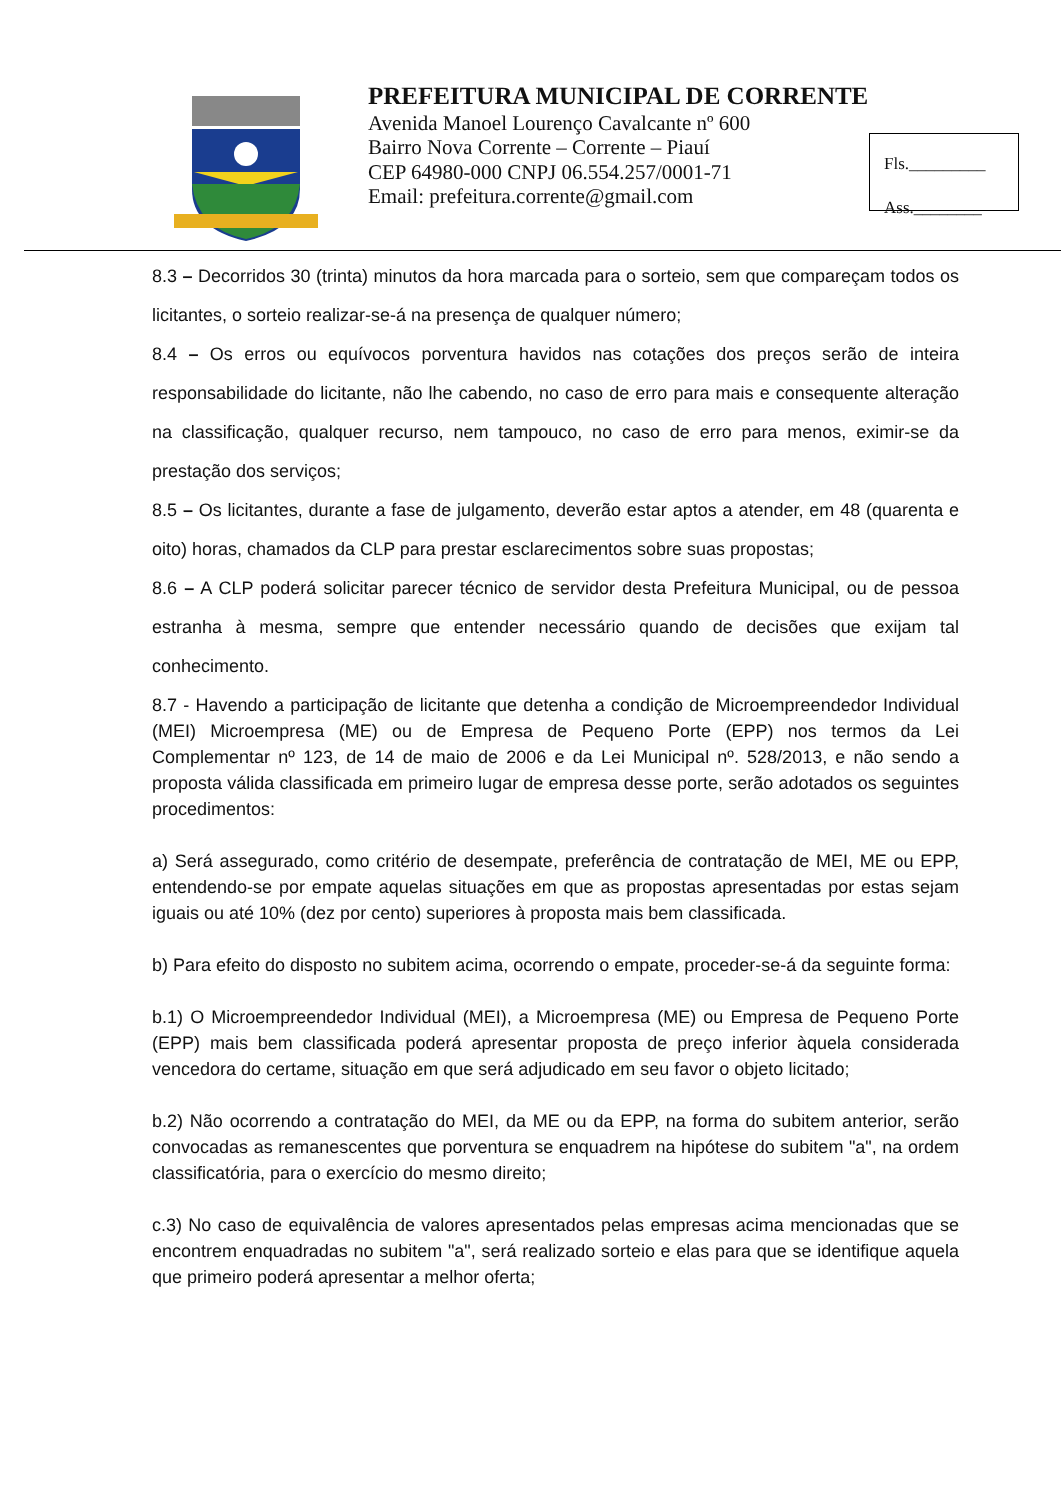PREFEITURA MUNICIPAL DE CORRENTE
Avenida Manoel Lourenço Cavalcante nº 600
Bairro Nova Corrente – Corrente – Piauí
CEP 64980-000 CNPJ 06.554.257/0001-71
Email: prefeitura.corrente@gmail.com
Fls._________
Ass.________
8.3 – Decorridos 30 (trinta) minutos da hora marcada para o sorteio, sem que compareçam todos os licitantes, o sorteio realizar-se-á na presença de qualquer número;
8.4 – Os erros ou equívocos porventura havidos nas cotações dos preços serão de inteira responsabilidade do licitante, não lhe cabendo, no caso de erro para mais e consequente alteração na classificação, qualquer recurso, nem tampouco, no caso de erro para menos, eximir-se da prestação dos serviços;
8.5 – Os licitantes, durante a fase de julgamento, deverão estar aptos a atender, em 48 (quarenta e oito) horas, chamados da CLP para prestar esclarecimentos sobre suas propostas;
8.6 – A CLP poderá solicitar parecer técnico de servidor desta Prefeitura Municipal, ou de pessoa estranha à mesma, sempre que entender necessário quando de decisões que exijam tal conhecimento.
8.7 - Havendo a participação de licitante que detenha a condição de Microempreendedor Individual (MEI) Microempresa (ME) ou de Empresa de Pequeno Porte (EPP) nos termos da Lei Complementar nº 123, de 14 de maio de 2006 e da Lei Municipal nº. 528/2013, e não sendo a proposta válida classificada em primeiro lugar de empresa desse porte, serão adotados os seguintes procedimentos:
a) Será assegurado, como critério de desempate, preferência de contratação de MEI, ME ou EPP, entendendo-se por empate aquelas situações em que as propostas apresentadas por estas sejam iguais ou até 10% (dez por cento) superiores à proposta mais bem classificada.
b) Para efeito do disposto no subitem acima, ocorrendo o empate, proceder-se-á da seguinte forma:
b.1) O Microempreendedor Individual (MEI), a Microempresa (ME) ou Empresa de Pequeno Porte (EPP) mais bem classificada poderá apresentar proposta de preço inferior àquela considerada vencedora do certame, situação em que será adjudicado em seu favor o objeto licitado;
b.2) Não ocorrendo a contratação do MEI, da ME ou da EPP, na forma do subitem anterior, serão convocadas as remanescentes que porventura se enquadrem na hipótese do subitem "a", na ordem classificatória, para o exercício do mesmo direito;
c.3) No caso de equivalência de valores apresentados pelas empresas acima mencionadas que se encontrem enquadradas no subitem "a", será realizado sorteio e elas para que se identifique aquela que primeiro poderá apresentar a melhor oferta;